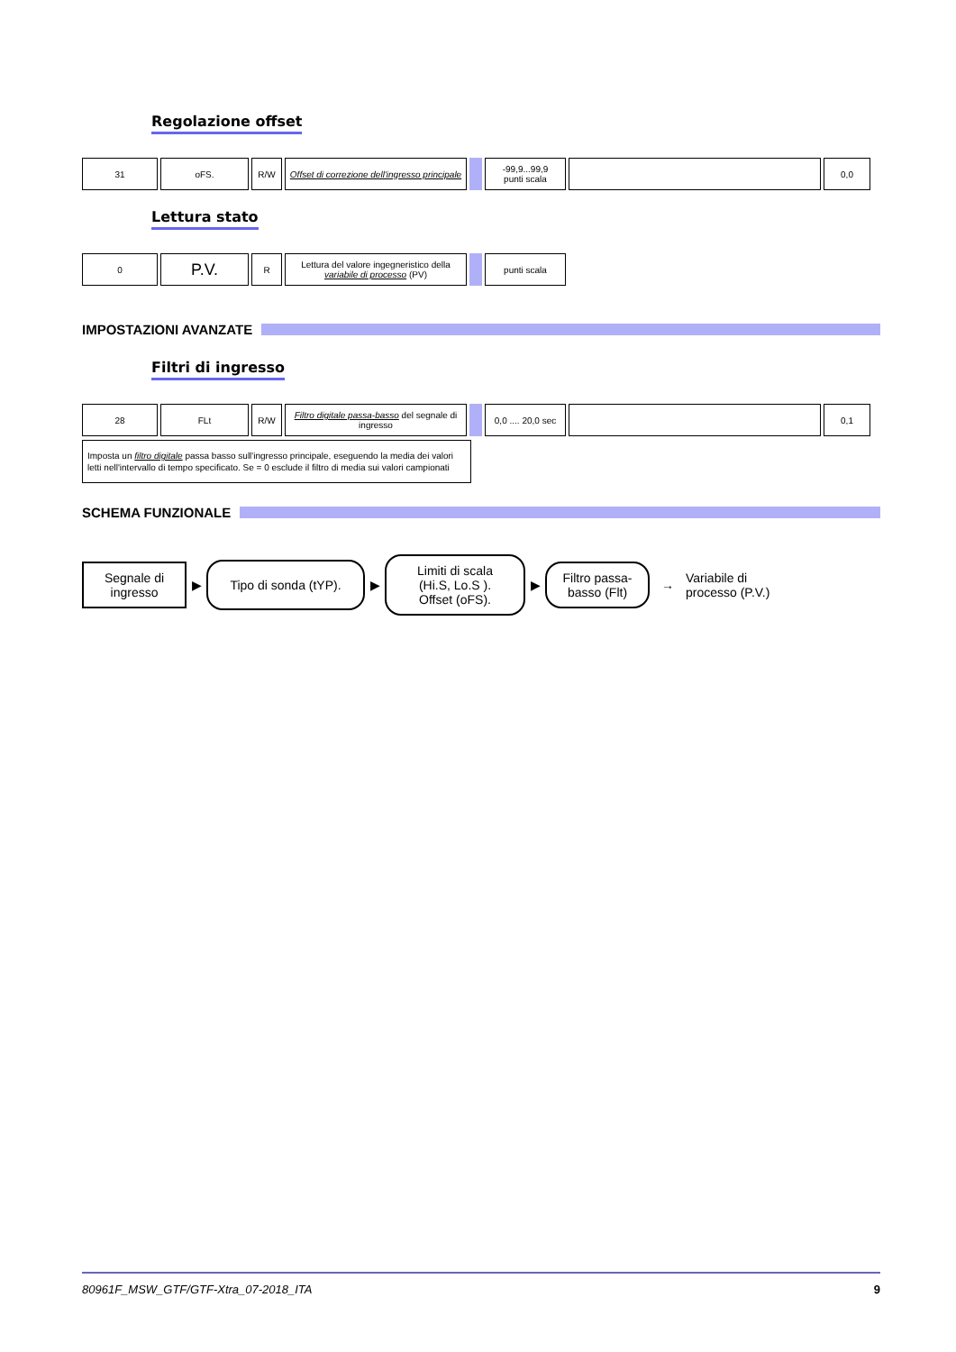Regolazione offset
| 31 | oFS. | R/W | Offset di correzione dell'ingresso principale | | -99,9...99,9 punti scala | | 0,0 |
Lettura stato
| 0 | P.V. | R | Lettura del valore ingegneristico della variabile di processo (PV) | | punti scala |
IMPOSTAZIONI AVANZATE
Filtri di ingresso
| 28 | FLt | R/W | Filtro digitale passa-basso del segnale di ingresso | | 0,0 .... 20,0 sec | | 0,1 |
Imposta un filtro digitale passa basso sull'ingresso principale, eseguendo la media dei valori letti nell'intervallo di tempo specificato. Se = 0 esclude il filtro di media sui valori campionati
SCHEMA FUNZIONALE
Segnale di ingresso
▶
Tipo di sonda (tYP).
▶
Limiti di scala (Hi.S, Lo.S ). Offset (oFS).
▶
Filtro passa-basso (Flt)
→
Variabile di
processo (P.V.)
80961F_MSW_GTF/GTF-Xtra_07-2018_ITA 9